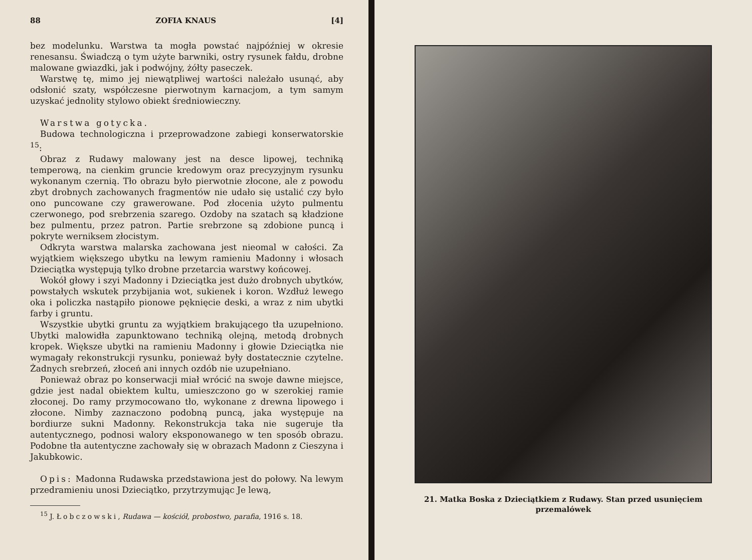88 ZOFIA KNAUS [4]
bez modelunku. Warstwa ta mogła powstać najpóźniej w okresie renesansu. Świadczą o tym użyte barwniki, ostry rysunek fałdu, drobne malowane gwiazdki, jak i podwójny, żółty paseczek.
Warstwę tę, mimo jej niewątpliwej wartości należało usunąć, aby odsłonić szaty, współczesne pierwotnym karnacjom, a tym samym uzyskać jednolity stylowo obiekt średniowieczny.
Warstwa gotycka.
Budowa technologiczna i przeprowadzone zabiegi konserwatorskie <sup>15</sup>:
Obraz z Rudawy malowany jest na desce lipowej, techniką temperową, na cienkim gruncie kredowym oraz precyzyjnym rysunku wykonanym czernią. Tło obrazu było pierwotnie złocone, ale z powodu zbyt drobnych zachowanych fragmentów nie udało się ustalić czy było ono puncowane czy grawerowane. Pod złocenia użyto pulmentu czerwonego, pod srebrzenia szarego. Ozdoby na szatach są kładzione bez pulmentu, przez patron. Partie srebrzone są zdobione puncą i pokryte werniksem złocistym.
Odkryta warstwa malarska zachowana jest nieomal w całości. Za wyjątkiem większego ubytku na lewym ramieniu Madonny i włosach Dzieciątka występują tylko drobne przetarcia warstwy końcowej.
Wokół głowy i szyi Madonny i Dzieciątka jest dużo drobnych ubytków, powstałych wskutek przybijania wot, sukienek i koron. Wzdłuż lewego oka i policzka nastąpiło pionowe pęknięcie deski, a wraz z nim ubytki farby i gruntu.
Wszystkie ubytki gruntu za wyjątkiem brakującego tła uzupełniono. Ubytki malowidła zapunktowano techniką olejną, metodą drobnych kropek. Większe ubytki na ramieniu Madonny i głowie Dzieciątka nie wymagały rekonstrukcji rysunku, ponieważ były dostatecznie czytelne. Żadnych srebrzeń, złoceń ani innych ozdób nie uzupełniano.
Ponieważ obraz po konserwacji miał wrócić na swoje dawne miejsce, gdzie jest nadal obiektem kultu, umieszczono go w szerokiej ramie złoconej. Do ramy przymocowano tło, wykonane z drewna lipowego i złocone. Nimby zaznaczono podobną puncą, jaka występuje na bordiurze sukni Madonny. Rekonstrukcja taka nie sugeruje tła autentycznego, podnosi walory eksponowanego w ten sposób obrazu. Podobne tła autentyczne zachowały się w obrazach Madonn z Cieszyna i Jakubkowic.
Opis: Madonna Rudawska przedstawiona jest do połowy. Na lewym przedramieniu unosi Dzieciątko, przytrzymując Je lewą,
<sup>15</sup> J. Łobczowski, Rudawa — kościół, probostwo, parafia, 1916 s. 18.
21. Matka Boska z Dzieciątkiem z Rudawy. Stan przed usunięciem przemalówek